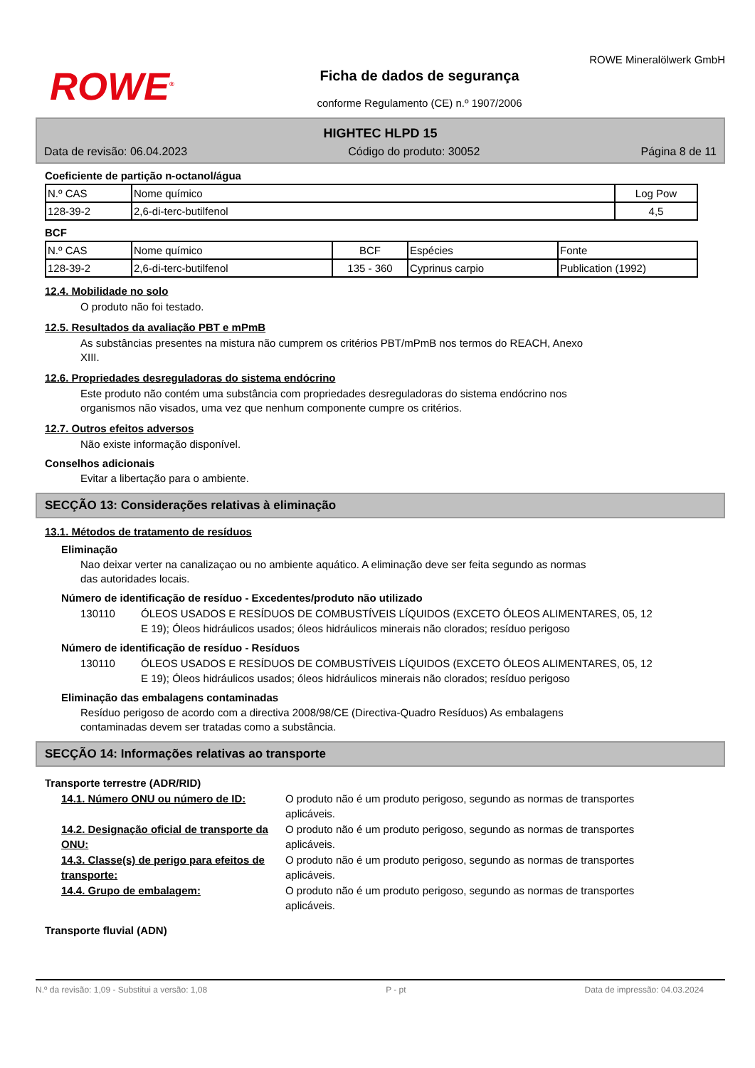ROWE<sup>®</sup>
Ficha de dados de segurança
conforme Regulamento (CE) n.º 1907/2006
ROWE Mineralölwerk GmbH
HIGHTEC HLPD 15
Data de revisão: 06.04.2023 Código do produto: 30052 Página 8 de 11
Coeficiente de partição n-octanol/água
| N.º CAS | Nome químico | Log Pow |
| --- | --- | --- |
| 128-39-2 | 2,6-di-terc-butilfenol | 4,5 |
BCF
| N.º CAS | Nome químico | BCF | Espécies | Fonte |
| --- | --- | --- | --- | --- |
| 128-39-2 | 2,6-di-terc-butilfenol | 135 - 360 | Cyprinus carpio | Publication (1992) |
12.4. Mobilidade no solo
O produto não foi testado.
12.5. Resultados da avaliação PBT e mPmB
As substâncias presentes na mistura não cumprem os critérios PBT/mPmB nos termos do REACH, Anexo
XIII.
12.6. Propriedades desreguladoras do sistema endócrino
Este produto não contém uma substância com propriedades desreguladoras do sistema endócrino nos
organismos não visados, uma vez que nenhum componente cumpre os critérios.
12.7. Outros efeitos adversos
Não existe informação disponível.
Conselhos adicionais
Evitar a libertação para o ambiente.
SECÇÃO 13: Considerações relativas à eliminação
13.1. Métodos de tratamento de resíduos
Eliminação
Nao deixar verter na canalizaçao ou no ambiente aquático. A eliminação deve ser feita segundo as normas
das autoridades locais.
Número de identificação de resíduo - Excedentes/produto não utilizado
130110 ÓLEOS USADOS E RESÍDUOS DE COMBUSTÍVEIS LÍQUIDOS (EXCETO ÓLEOS ALIMENTARES, 05, 12 E 19); Óleos hidráulicos usados; óleos hidráulicos minerais não clorados; resíduo perigoso
Número de identificação de resíduo - Resíduos
130110 ÓLEOS USADOS E RESÍDUOS DE COMBUSTÍVEIS LÍQUIDOS (EXCETO ÓLEOS ALIMENTARES, 05, 12 E 19); Óleos hidráulicos usados; óleos hidráulicos minerais não clorados; resíduo perigoso
Eliminação das embalagens contaminadas
Resíduo perigoso de acordo com a directiva 2008/98/CE (Directiva-Quadro Resíduos) As embalagens
contaminadas devem ser tratadas como a substância.
SECÇÃO 14: Informações relativas ao transporte
Transporte terrestre (ADR/RID)
14.1. Número ONU ou número de ID: O produto não é um produto perigoso, segundo as normas de transportes aplicáveis.
14.2. Designação oficial de transporte da ONU: O produto não é um produto perigoso, segundo as normas de transportes aplicáveis.
14.3. Classe(s) de perigo para efeitos de transporte: O produto não é um produto perigoso, segundo as normas de transportes aplicáveis.
14.4. Grupo de embalagem: O produto não é um produto perigoso, segundo as normas de transportes aplicáveis.
Transporte fluvial (ADN)
N.º da revisão: 1,09 - Substitui a versão: 1,08 P - pt Data de impressão: 04.03.2024